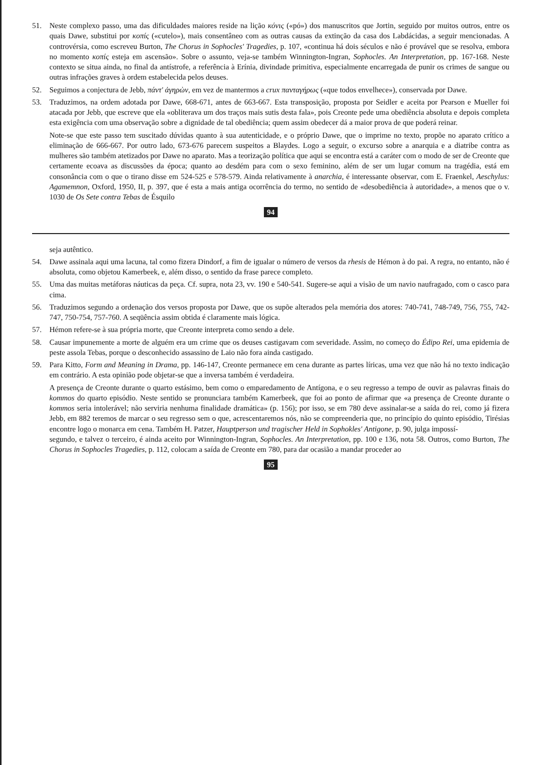51. Neste complexo passo, uma das dificuldades maiores reside na lição κόνις («pó») dos manuscritos que Jortin, seguido por muitos outros, entre os quais Dawe, substitui por κοπίς («cutelo»), mais consentâneo com as outras causas da extinção da casa dos Labdácidas, a seguir mencionadas. A controvérsia, como escreveu Burton, The Chorus in Sophocles' Tragedies, p. 107, «continua há dois séculos e não é provável que se resolva, embora no momento κοπίς esteja em ascensão». Sobre o assunto, veja-se também Winnington-Ingran, Sophocles. An Interpretation, pp. 167-168. Neste contexto se situa ainda, no final da antístrofe, a referência à Erínia, divindade primitiva, especialmente encarregada de punir os crimes de sangue ou outras infrações graves à ordem estabelecida pelos deuses.
52. Seguimos a conjectura de Jebb, πάντ' ἀγηρὼν, em vez de mantermos a crux πανταγήρως («que todos envelhece»), conservada por Dawe.
53. Traduzimos, na ordem adotada por Dawe, 668-671, antes de 663-667. Esta transposição, proposta por Seidler e aceita por Pearson e Mueller foi atacada por Jebb, que escreve que ela «obliterava um dos traços mais sutis desta fala», pois Creonte pede uma obediência absoluta e depois completa esta exigência com uma observação sobre a dignidade de tal obediência; quem assim obedecer dá a maior prova de que poderá reinar.
Note-se que este passo tem suscitado dúvidas quanto à sua autenticidade, e o próprio Dawe, que o imprime no texto, propõe no aparato crítico a eliminação de 666-667. Por outro lado, 673-676 parecem suspeitos a Blaydes. Logo a seguir, o excurso sobre a anarquia e a diatribe contra as mulheres são também atetizados por Dawe no aparato. Mas a teorização política que aqui se encontra está a caráter com o modo de ser de Creonte que certamente ecoava as discussões da época; quanto ao desdém para com o sexo feminino, além de ser um lugar comum na tragédia, está em consonância com o que o tirano disse em 524-525 e 578-579. Ainda relativamente à anarchia, é interessante observar, com E. Fraenkel, Aeschylus: Agamemnon, Oxford, 1950, II, p. 397, que é esta a mais antiga ocorrência do termo, no sentido de «desobediência à autoridade», a menos que o v. 1030 de Os Sete contra Tebas de Ésquilo
94
seja autêntico.
54. Dawe assinala aqui uma lacuna, tal como fizera Dindorf, a fim de igualar o número de versos da rhesis de Hémon à do pai. A regra, no entanto, não é absoluta, como objetou Kamerbeek, e, além disso, o sentido da frase parece completo.
55. Uma das muitas metáforas náuticas da peça. Cf. supra, nota 23, vv. 190 e 540-541. Sugere-se aqui a visão de um navio naufragado, com o casco para cima.
56. Traduzimos segundo a ordenação dos versos proposta por Dawe, que os supõe alterados pela memória dos atores: 740-741, 748-749, 756, 755, 742-747, 750-754, 757-760. A seqüência assim obtida é claramente mais lógica.
57. Hémon refere-se à sua própria morte, que Creonte interpreta como sendo a dele.
58. Causar impunemente a morte de alguém era um crime que os deuses castigavam com severidade. Assim, no começo do Édipo Rei, uma epidemia de peste assola Tebas, porque o desconhecido assassino de Laio não fora ainda castigado.
59. Para Kitto, Form and Meaning in Drama, pp. 146-147, Creonte permanece em cena durante as partes líricas, uma vez que não há no texto indicação em contrário. A esta opinião pode objetar-se que a inversa também é verdadeira.
A presença de Creonte durante o quarto estásimo, bem como o emparedamento de Antígona, e o seu regresso a tempo de ouvir as palavras finais do kommos do quarto episódio. Neste sentido se pronunciara também Kamerbeek, que foi ao ponto de afirmar que «a presença de Creonte durante o kommos seria intolerável; não serviria nenhuma finalidade dramática» (p. 156); por isso, se em 780 deve assinalar-se a saída do rei, como já fizera Jebb, em 882 teremos de marcar o seu regresso sem o que, acrescentaremos nós, não se compreenderia que, no princípio do quinto episódio, Tirésias encontre logo o monarca em cena. Também H. Patzer, Hauptperson und tragischer Held in Sophokles' Antigone, p. 90, julga impossí-
segundo, e talvez o terceiro, é ainda aceito por Winnington-Ingran, Sophocles. An Interpretation, pp. 100 e 136, nota 58. Outros, como Burton, The Chorus in Sophocles Tragedies, p. 112, colocam a saída de Creonte em 780, para dar ocasião a mandar proceder ao
95